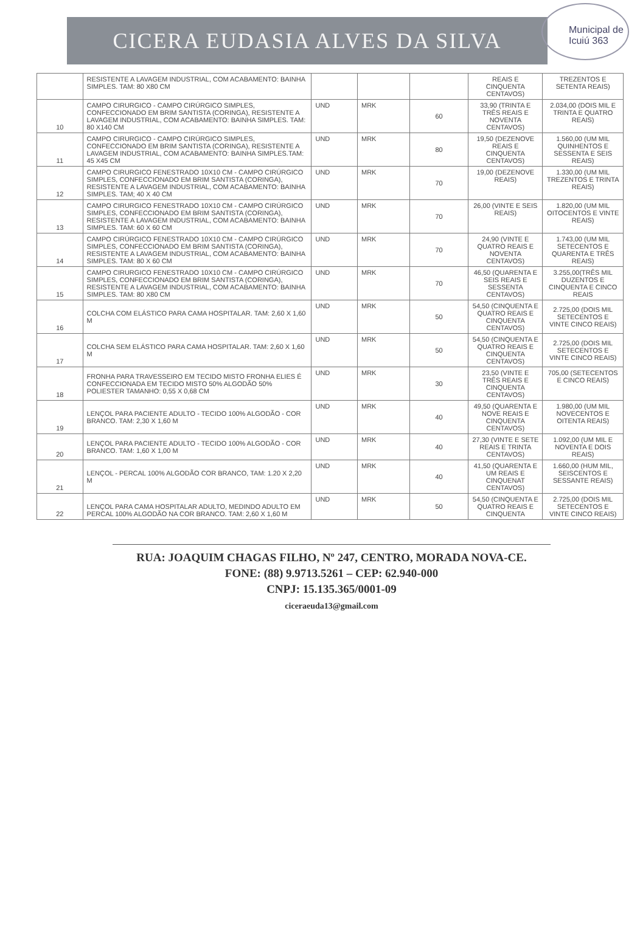Municipal de Icuiú 363
CICERA EUDASIA ALVES DA SILVA
| | RESISTENTE A LAVAGEM INDUSTRIAL, COM ACABAMENTO: BAINHA SIMPLES. TAM: 80 X80 CM | | | | REAIS E CINQUENTA CENTAVOS) | TREZENTOS E SETENTA REAIS) |
| 10 | CAMPO CIRURGICO - CAMPO CIRÚRGICO SIMPLES, CONFECCIONADO EM BRIM SANTISTA (CORINGA), RESISTENTE A LAVAGEM INDUSTRIAL, COM ACABAMENTO: BAINHA SIMPLES. TAM: 80 X140 CM | UND | MRK | 60 | 33,90 (TRINTA E TRÊS REAIS E NOVENTA CENTAVOS) | 2.034,00 (DOIS MIL E TRINTA E QUATRO REAIS) |
| 11 | CAMPO CIRURGICO - CAMPO CIRÚRGICO SIMPLES, CONFECCIONADO EM BRIM SANTISTA (CORINGA), RESISTENTE A LAVAGEM INDUSTRIAL, COM ACABAMENTO: BAINHA SIMPLES.TAM: 45 X45 CM | UND | MRK | 80 | 19,50 (DEZENOVE REAIS E CINQUENTA CENTAVOS) | 1.560,00 (UM MIL QUINHENTOS E SESSENTA E SEIS REAIS) |
| 12 | CAMPO CIRURGICO FENESTRADO 10X10 CM - CAMPO CIRÚRGICO SIMPLES, CONFECCIONADO EM BRIM SANTISTA (CORINGA), RESISTENTE A LAVAGEM INDUSTRIAL, COM ACABAMENTO: BAINHA SIMPLES. TAM; 40 X 40 CM | UND | MRK | 70 | 19,00 (DEZENOVE REAIS) | 1.330,00 (UM MIL TREZENTOS E TRINTA REAIS) |
| 13 | CAMPO CIRURGICO FENESTRADO 10X10 CM - CAMPO CIRÚRGICO SIMPLES, CONFECCIONADO EM BRIM SANTISTA (CORINGA), RESISTENTE A LAVAGEM INDUSTRIAL, COM ACABAMENTO: BAINHA SIMPLES. TAM: 60 X 60 CM | UND | MRK | 70 | 26,00 (VINTE E SEIS REAIS) | 1.820,00 (UM MIL OITOCENTOS E VINTE REAIS) |
| 14 | CAMPO CIRÚRGICO FENESTRADO 10X10 CM - CAMPO CIRÚRGICO SIMPLES, CONFECCIONADO EM BRIM SANTISTA (CORINGA), RESISTENTE A LAVAGEM INDUSTRIAL, COM ACABAMENTO: BAINHA SIMPLES. TAM: 80 X 60 CM | UND | MRK | 70 | 24,90 (VINTE E QUATRO REAIS E NOVENTA CENTAVOS) | 1.743,00 (UM MIL SETECENTOS E QUARENTA E TRÊS REAIS) |
| 15 | CAMPO CIRURGICO FENESTRADO 10X10 CM - CAMPO CIRÚRGICO SIMPLES, CONFECCIONADO EM BRIM SANTISTA (CORINGA), RESISTENTE A LAVAGEM INDUSTRIAL, COM ACABAMENTO: BAINHA SIMPLES. TAM: 80 X80 CM | UND | MRK | 70 | 46,50 (QUARENTA E SEIS REAIS E SESSENTA CENTAVOS) | 3.255,00(TRÊS MIL DUZENTOS E CINQUENTA E CINCO REAIS |
| 16 | COLCHA COM ELÁSTICO PARA CAMA HOSPITALAR. TAM: 2,60 X 1,60 M | UND | MRK | 50 | 54,50 (CINQUENTA E QUATRO REAIS E CINQUENTA CENTAVOS) | 2.725,00 (DOIS MIL SETECENTOS E VINTE CINCO REAIS) |
| 17 | COLCHA SEM ELÁSTICO PARA CAMA HOSPITALAR. TAM: 2,60 X 1,60 M | UND | MRK | 50 | 54,50 (CINQUENTA E QUATRO REAIS E CINQUENTA CENTAVOS) | 2.725,00 (DOIS MIL SETECENTOS E VINTE CINCO REAIS) |
| 18 | FRONHA PARA TRAVESSEIRO EM TECIDO MISTO FRONHA ELIES É CONFECCIONADA EM TECIDO MISTO 50% ALGODÃO 50% POLIESTER TAMANHO: 0,55 X 0,68 CM | UND | MRK | 30 | 23,50 (VINTE E TRÊS REAIS E CINQUENTA CENTAVOS) | 705,00 (SETECENTOS E CINCO REAIS) |
| 19 | LENÇOL PARA PACIENTE ADULTO - TECIDO 100% ALGODÃO - COR BRANCO. TAM: 2,30 X 1,60 M | UND | MRK | 40 | 49,50 (QUARENTA E NOVE REAIS E CINQUENTA CENTAVOS) | 1.980,00 (UM MIL NOVECENTOS E OITENTA REAIS) |
| 20 | LENÇOL PARA PACIENTE ADULTO - TECIDO 100% ALGODÃO - COR BRANCO. TAM: 1,60 X 1,00 M | UND | MRK | 40 | 27,30 (VINTE E SETE REAIS E TRINTA CENTAVOS) | 1.092,00 (UM MIL E NOVENTA E DOIS REAIS) |
| 21 | LENÇOL - PERCAL 100% ALGODÃO COR BRANCO, TAM: 1.20 X 2,20 M | UND | MRK | 40 | 41,50 (QUARENTA E UM REAIS E CINQUENAT CENTAVOS) | 1.660,00 (HUM MIL, SEISCENTOS E SESSANTE REAIS) |
| 22 | LENÇOL PARA CAMA HOSPITALAR ADULTO, MEDINDO ADULTO EM PERCAL 100% ALGODÃO NA COR BRANCO. TAM: 2,60 X 1,60 M | UND | MRK | 50 | 54,50 (CINQUENTA E QUATRO REAIS E CINQUENTA | 2.725,00 (DOIS MIL SETECENTOS E VINTE CINCO REAIS) |
RUA: JOAQUIM CHAGAS FILHO, Nº 247, CENTRO, MORADA NOVA-CE.
FONE: (88) 9.9713.5261 – CEP: 62.940-000
CNPJ: 15.135.365/0001-09
ciceraeuda13@gmail.com